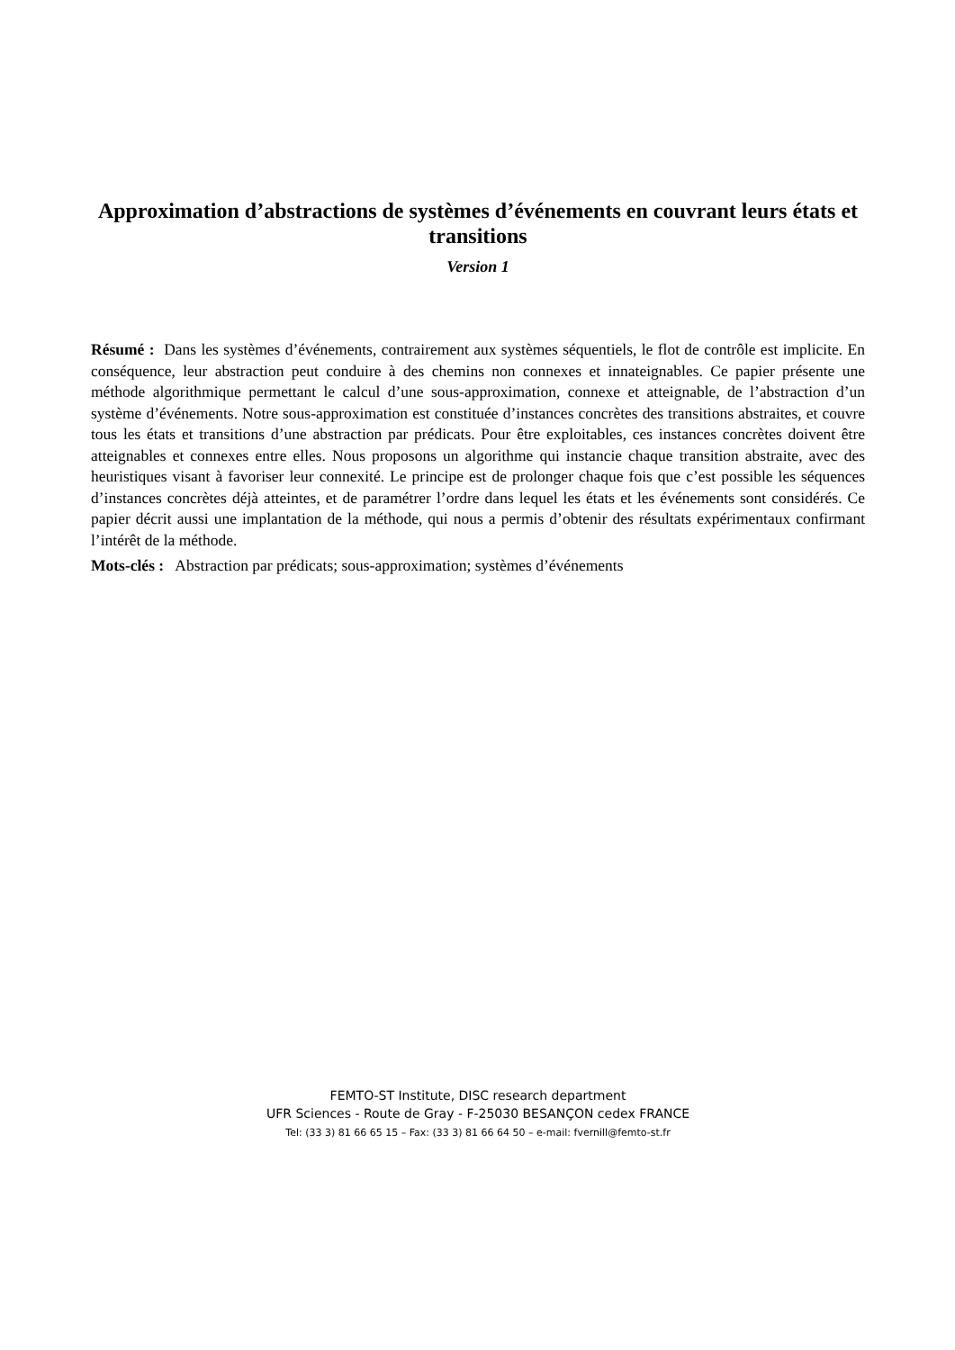Approximation d’abstractions de systèmes d’événements en couvrant leurs états et transitions
Version 1
Résumé : Dans les systèmes d’événements, contrairement aux systèmes séquentiels, le flot de contrôle est implicite. En conséquence, leur abstraction peut conduire à des chemins non connexes et innateignables. Ce papier présente une méthode algorithmique permettant le calcul d’une sous-approximation, connexe et atteignable, de l’abstraction d’un système d’événements. Notre sous-approximation est constituée d’instances concrètes des transitions abstraites, et couvre tous les états et transitions d’une abstraction par prédicats. Pour être exploitables, ces instances concrètes doivent être atteignables et connexes entre elles. Nous proposons un algorithme qui instancie chaque transition abstraite, avec des heuristiques visant à favoriser leur connexité. Le principe est de prolonger chaque fois que c’est possible les séquences d’instances concrètes déjà atteintes, et de paramétrer l’ordre dans lequel les états et les événements sont considérés. Ce papier décrit aussi une implantation de la méthode, qui nous a permis d’obtenir des résultats expérimentaux confirmant l’intérêt de la méthode.
Mots-clés : Abstraction par prédicats; sous-approximation; systèmes d’événements
FEMTO-ST Institute, DISC research department
UFR Sciences - Route de Gray - F-25030 BESANÇON cedex FRANCE
Tel: (33 3) 81 66 65 15 – Fax: (33 3) 81 66 64 50 – e-mail: fvernill@femto-st.fr